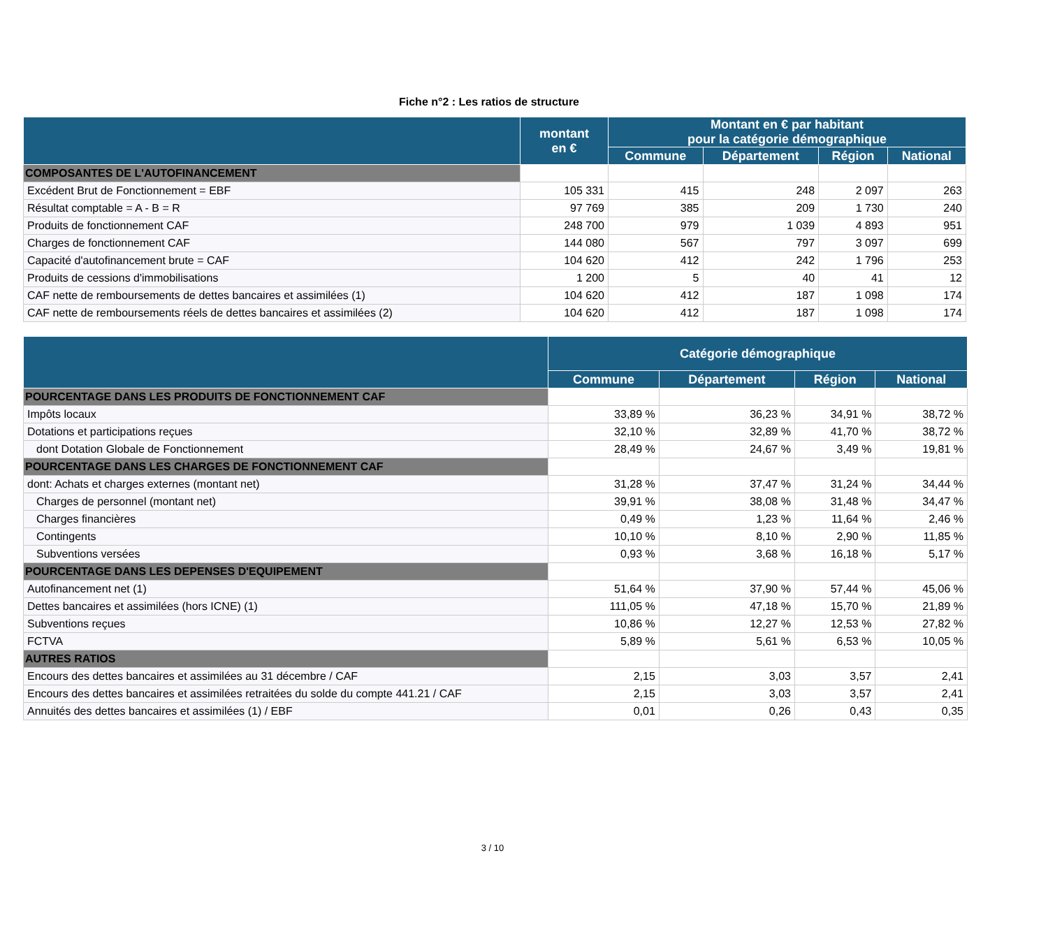Fiche n°2 : Les ratios de structure
| | montant en € | Montant en € par habitant pour la catégorie démographique | | | |
| --- | --- | --- | --- | --- | --- |
| | | Commune | Département | Région | National |
| COMPOSANTES DE L'AUTOFINANCEMENT | | | | | |
| Excédent Brut de Fonctionnement = EBF | 105 331 | 415 | 248 | 2 097 | 263 |
| Résultat comptable = A - B = R | 97 769 | 385 | 209 | 1 730 | 240 |
| Produits de fonctionnement CAF | 248 700 | 979 | 1 039 | 4 893 | 951 |
| Charges de fonctionnement CAF | 144 080 | 567 | 797 | 3 097 | 699 |
| Capacité d'autofinancement brute = CAF | 104 620 | 412 | 242 | 1 796 | 253 |
| Produits de cessions d'immobilisations | 1 200 | 5 | 40 | 41 | 12 |
| CAF nette de remboursements de dettes bancaires et assimilées (1) | 104 620 | 412 | 187 | 1 098 | 174 |
| CAF nette de remboursements réels de dettes bancaires et assimilées (2) | 104 620 | 412 | 187 | 1 098 | 174 |
| | Catégorie démographique | | | |
| --- | --- | --- | --- | --- |
| | Commune | Département | Région | National |
| POURCENTAGE DANS LES PRODUITS DE FONCTIONNEMENT CAF | | | | |
| Impôts locaux | 33,89 % | 36,23 % | 34,91 % | 38,72 % |
| Dotations et participations reçues | 32,10 % | 32,89 % | 41,70 % | 38,72 % |
| dont Dotation Globale de Fonctionnement | 28,49 % | 24,67 % | 3,49 % | 19,81 % |
| POURCENTAGE DANS LES CHARGES DE FONCTIONNEMENT CAF | | | | |
| dont: Achats et charges externes (montant net) | 31,28 % | 37,47 % | 31,24 % | 34,44 % |
| Charges de personnel (montant net) | 39,91 % | 38,08 % | 31,48 % | 34,47 % |
| Charges financières | 0,49 % | 1,23 % | 11,64 % | 2,46 % |
| Contingents | 10,10 % | 8,10 % | 2,90 % | 11,85 % |
| Subventions versées | 0,93 % | 3,68 % | 16,18 % | 5,17 % |
| POURCENTAGE DANS LES DEPENSES D'EQUIPEMENT | | | | |
| Autofinancement net (1) | 51,64 % | 37,90 % | 57,44 % | 45,06 % |
| Dettes bancaires et assimilées (hors ICNE) (1) | 111,05 % | 47,18 % | 15,70 % | 21,89 % |
| Subventions reçues | 10,86 % | 12,27 % | 12,53 % | 27,82 % |
| FCTVA | 5,89 % | 5,61 % | 6,53 % | 10,05 % |
| AUTRES RATIOS | | | | |
| Encours des dettes bancaires et assimilées au 31 décembre / CAF | 2,15 | 3,03 | 3,57 | 2,41 |
| Encours des dettes bancaires et assimilées retraitées du solde du compte 441.21 / CAF | 2,15 | 3,03 | 3,57 | 2,41 |
| Annuités des dettes bancaires et assimilées (1) / EBF | 0,01 | 0,26 | 0,43 | 0,35 |
3 / 10